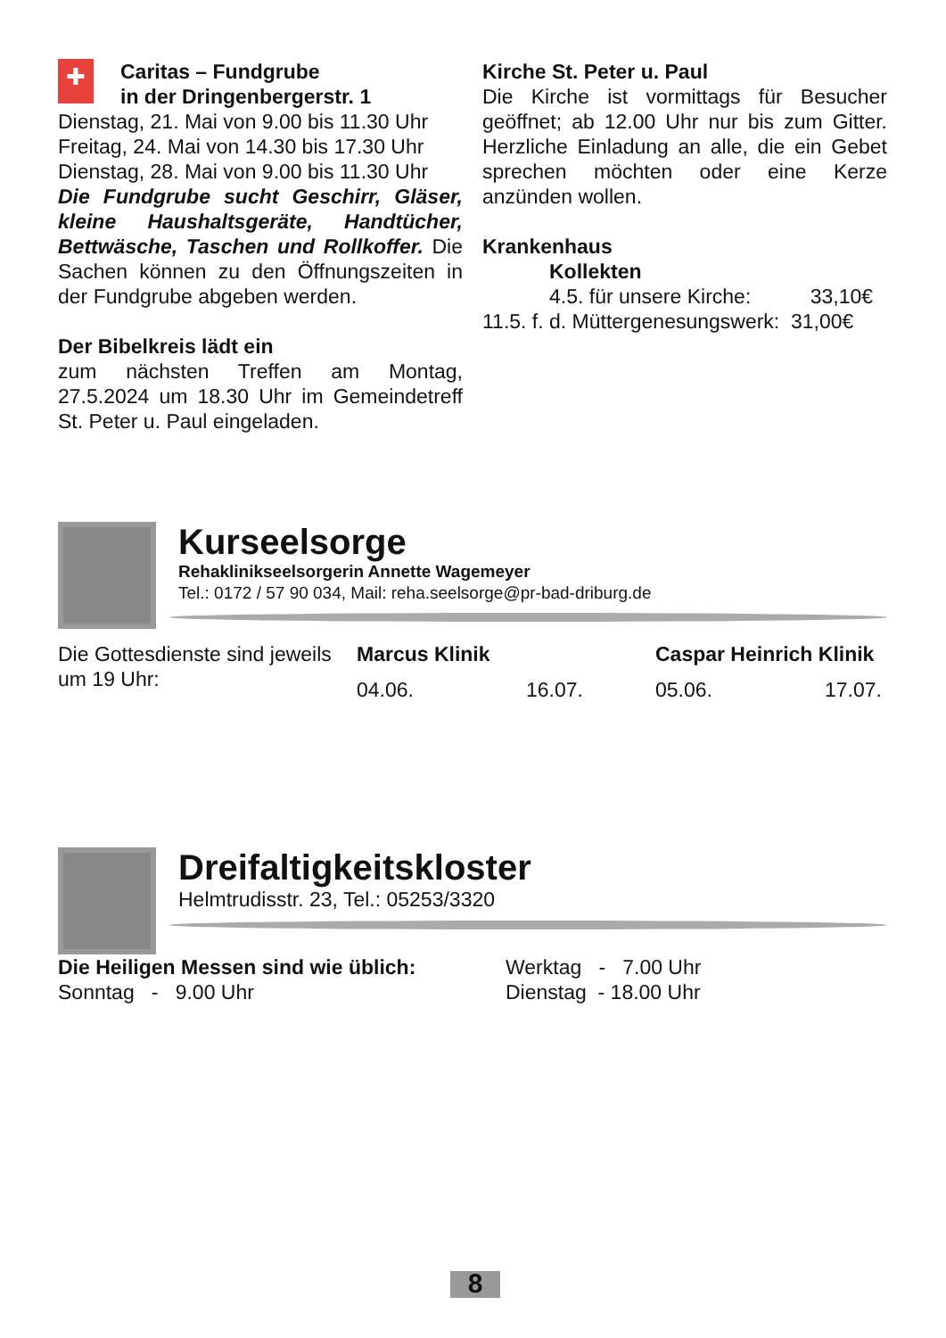✚
Caritas – Fundgrube
in der Dringenbergerstr. 1
Dienstag, 21. Mai von 9.00 bis 11.30 Uhr
Freitag, 24. Mai von 14.30 bis 17.30 Uhr
Dienstag, 28. Mai von 9.00 bis 11.30 Uhr
Die Fundgrube sucht Geschirr, Gläser, kleine Haushaltsgeräte, Handtücher, Bettwäsche, Taschen und Rollkoffer. Die Sachen können zu den Öffnungszeiten in der Fundgrube abgeben werden.
Der Bibelkreis lädt ein
zum nächsten Treffen am Montag, 27.5.2024 um 18.30 Uhr im Gemeindetreff St. Peter u. Paul eingeladen.
Kirche St. Peter u. Paul
Die Kirche ist vormittags für Besucher geöffnet; ab 12.00 Uhr nur bis zum Gitter. Herzliche Einladung an alle, die ein Gebet sprechen möchten oder eine Kerze anzünden wollen.
Krankenhaus
Kollekten
4.5. für unsere Kirche: 33,10€
11.5. f. d. Müttergenesungswerk: 31,00€
Kurseelsorge
Rehaklinikseelsorgerin Annette Wagemeyer
Tel.: 0172 / 57 90 034, Mail: reha.seelsorge@pr-bad-driburg.de
Die Gottesdienste sind jeweils um 19 Uhr:
Marcus Klinik
04.06. 16.07.
Caspar Heinrich Klinik
05.06. 17.07.
Dreifaltigkeitskloster
Helmtrudisstr. 23, Tel.: 05253/3320
Die Heiligen Messen sind wie üblich:
Sonntag - 9.00 Uhr
Werktag - 7.00 Uhr
Dienstag - 18.00 Uhr
8